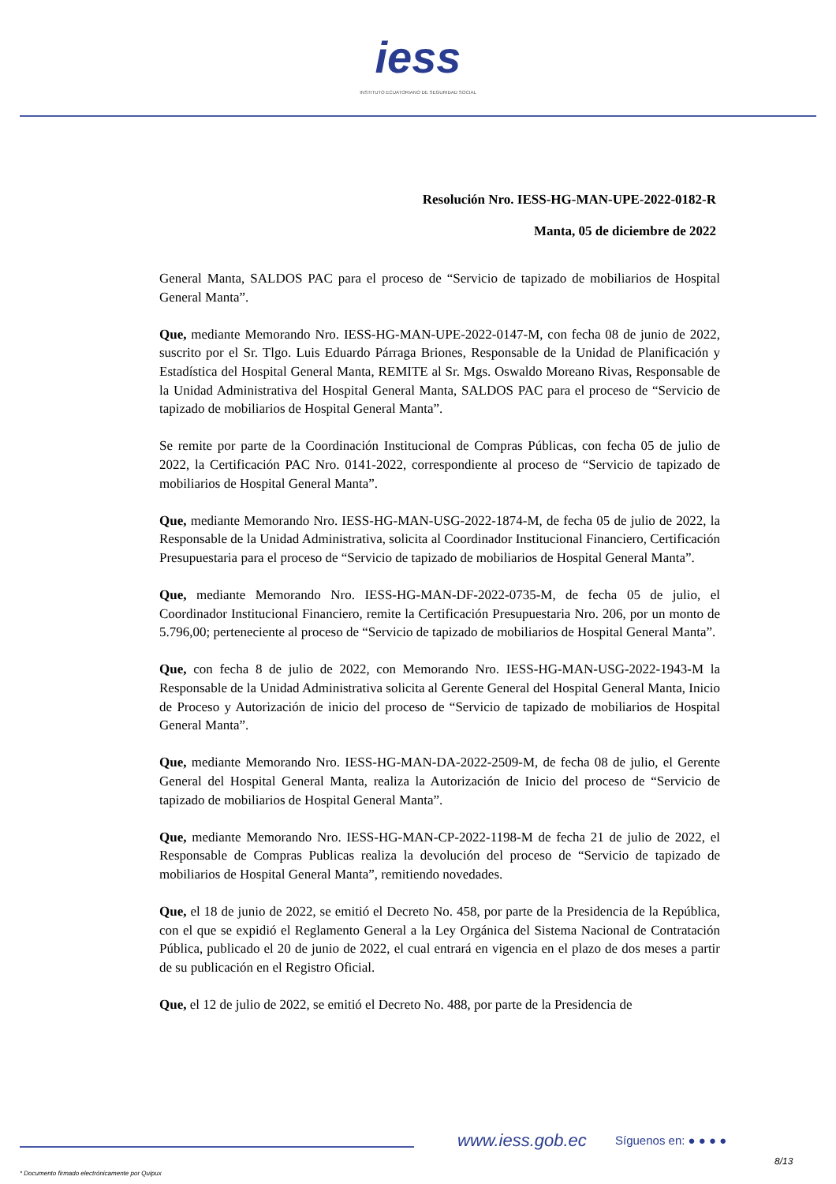iess
INSTITUTO ECUATORIANO DE SEGURIDAD SOCIAL
Resolución Nro. IESS-HG-MAN-UPE-2022-0182-R
Manta, 05 de diciembre de 2022
General Manta, SALDOS PAC para el proceso de “Servicio de tapizado de mobiliarios de Hospital General Manta”.
Que, mediante Memorando Nro. IESS-HG-MAN-UPE-2022-0147-M, con fecha 08 de junio de 2022, suscrito por el Sr. Tlgo. Luis Eduardo Párraga Briones, Responsable de la Unidad de Planificación y Estadística del Hospital General Manta, REMITE al Sr. Mgs. Oswaldo Moreano Rivas, Responsable de la Unidad Administrativa del Hospital General Manta, SALDOS PAC para el proceso de “Servicio de tapizado de mobiliarios de Hospital General Manta”.
Se remite por parte de la Coordinación Institucional de Compras Públicas, con fecha 05 de julio de 2022, la Certificación PAC Nro. 0141-2022, correspondiente al proceso de “Servicio de tapizado de mobiliarios de Hospital General Manta”.
Que, mediante Memorando Nro. IESS-HG-MAN-USG-2022-1874-M, de fecha 05 de julio de 2022, la Responsable de la Unidad Administrativa, solicita al Coordinador Institucional Financiero, Certificación Presupuestaria para el proceso de “Servicio de tapizado de mobiliarios de Hospital General Manta”.
Que, mediante Memorando Nro. IESS-HG-MAN-DF-2022-0735-M, de fecha 05 de julio, el Coordinador Institucional Financiero, remite la Certificación Presupuestaria Nro. 206, por un monto de 5.796,00; perteneciente al proceso de “Servicio de tapizado de mobiliarios de Hospital General Manta”.
Que, con fecha 8 de julio de 2022, con Memorando Nro. IESS-HG-MAN-USG-2022-1943-M la Responsable de la Unidad Administrativa solicita al Gerente General del Hospital General Manta, Inicio de Proceso y Autorización de inicio del proceso de “Servicio de tapizado de mobiliarios de Hospital General Manta”.
Que, mediante Memorando Nro. IESS-HG-MAN-DA-2022-2509-M, de fecha 08 de julio, el Gerente General del Hospital General Manta, realiza la Autorización de Inicio del proceso de “Servicio de tapizado de mobiliarios de Hospital General Manta”.
Que, mediante Memorando Nro. IESS-HG-MAN-CP-2022-1198-M de fecha 21 de julio de 2022, el Responsable de Compras Publicas realiza la devolución del proceso de “Servicio de tapizado de mobiliarios de Hospital General Manta”, remitiendo novedades.
Que, el 18 de junio de 2022, se emitió el Decreto No. 458, por parte de la Presidencia de la República, con el que se expidió el Reglamento General a la Ley Orgánica del Sistema Nacional de Contratación Pública, publicado el 20 de junio de 2022, el cual entrará en vigencia en el plazo de dos meses a partir de su publicación en el Registro Oficial.
Que, el 12 de julio de 2022, se emitió el Decreto No. 488, por parte de la Presidencia de
www.iess.gob.ec Síguenos en: ● ● ● ●
8/13
* Documento firmado electrónicamente por Quipux